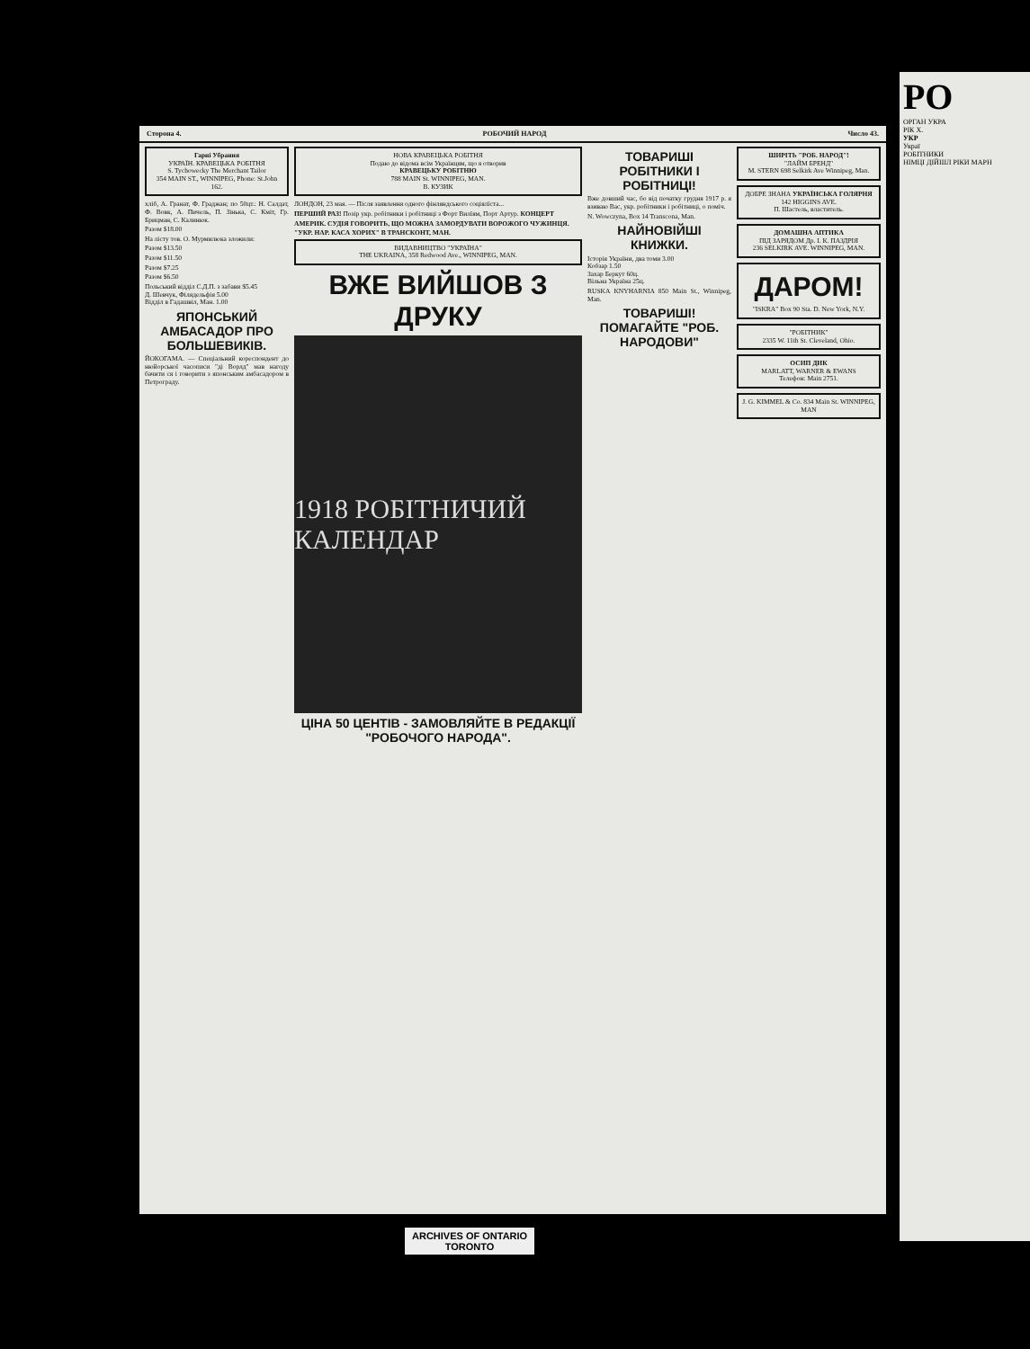Сторона 4. РОБОЧИЙ НАРОД Число 43.
Гарні Убрання
УКРАЇН. КРАВЕЦЬКА РОБІТНЯ
S. Tychowecky The Merchant Tailor
354 MAIN ST., WINNIPEG, Phone: St.John 162.
хліб, А. Гранат, Ф. Граджан; по 50цт.: Н. Салдат, Ф. Вовк, А. Пичель, П. Зінька, С. Кміт, Гр. Брицман, С. Калинюк.
Разом $18.00
На лісту тов. О. Мурмилюка зложили:
Разом $13.50
Разом $11.50
Разом $7.25
Разом $6.50
Польський відділ С.Д.П. з забави $5.45
Д. Шевчук, Філядельфія 5.00
Відділ в Гадашвіл, Ман. 1.00
ЯПОНСЬКИЙ АМБАСАДОР ПРО БОЛЬШЕВИКІВ.
ЙОКОГАМА. — Спеціальний кореспондент до нюйорської часописи "ді Ворлд" мав нагоду бачити ся і говорити з японським амбасадором в Петрограду.
НОВА КРАВЕЦЬКА РОБІТНЯ
Подаю до відома всім Українцям, що я отворив
КРАВЕЦЬКУ РОБІТНЮ
788 MAIN St. WINNIPEG, MAN.
В. КУЗИК
ЛОНДОН, 23 мая. — Після заявлення одного фінляндського соціялїста...
ПЕРШИЙ РАЗ! Позір укр. робітники і робітниці з Форт Вилїям, Порт Артур. КОНЦЕРТ
АМЕРИК. СУДІЯ ГОВОРИТЬ, ЩО МОЖНА ЗАМОРДУВАТИ ВОРОЖОГО ЧУЖИНЦЯ.
"УКР. НАР. КАСА ХОРИХ" В ТРАНСКОНТ, МАН.
ВИДАВНИЦТВО "УКРАЇНА"
THE UKRAINA, 358 Redwood Ave., WINNIPEG, MAN.
ВЖЕ ВИЙШОВ З ДРУКУ
1918 РОБІТНИЧИЙ КАЛЕНДАР
ЦІНА 50 ЦЕНТІВ - ЗАМОВЛЯЙТЕ В РЕДАКЦІЇ "РОБОЧОГО НАРОДА".
ТОВАРИШІ РОБІТНИКИ І РОБІТНИЦІ!
Вже довший час, бо від початку грудня 1917 р. я взиваю Вас, укр. робітники і робітниці, о поміч.
N. Wowczyna, Box 14 Transcona, Man.
НАЙНОВІЙШІ КНИЖКИ.
Історія України, два томи 3.00
Кобзар 1.50
Захар Беркут 60ц.
Вільна Україна 25ц.
RUSKA KNYHARNIA 850 Main St., Winnipeg, Man.
ТОВАРИШІ! ПОМАГАЙТЕ "РОБ. НАРОДОВИ"
ШИРІТЬ "РОБ. НАРОД"!
"ЛАЙМ БРЕНД"
M. STERN 698 Selkirk Ave Winnipeg, Man.
ДОБРЕ ЗНАНА УКРАЇНСЬКА ГОЛЯРНЯ
142 HIGGINS AVE.
П. Шастель, властитель.
ДОМАШНА АПТИКА
ПІД ЗАРЯДОМ Др. І. К. ПАЗДРІЯ
236 SELKIRK AVE. WINNIPEG, MAN.
ДАРОМ!
"ISKRA" Box 90 Sta. D. New York, N.Y.
"РОБІТНИК"
2335 W. 11th St. Cleveland, Ohio.
ОСИП ДИК
MARLATT, WARNER & EWANS
Телефон: Main 2751.
J. G. KIMMEL & Co. 834 Main St. WINNIPEG, MAN
ARCHIVES OF ONTARIO
TORONTO
РО
ОРГАН УКРА
РІК X.
УКР
Украї
РОБІТНИКИ
НІМЦІ ДІЙШЛ РІКИ МАРН